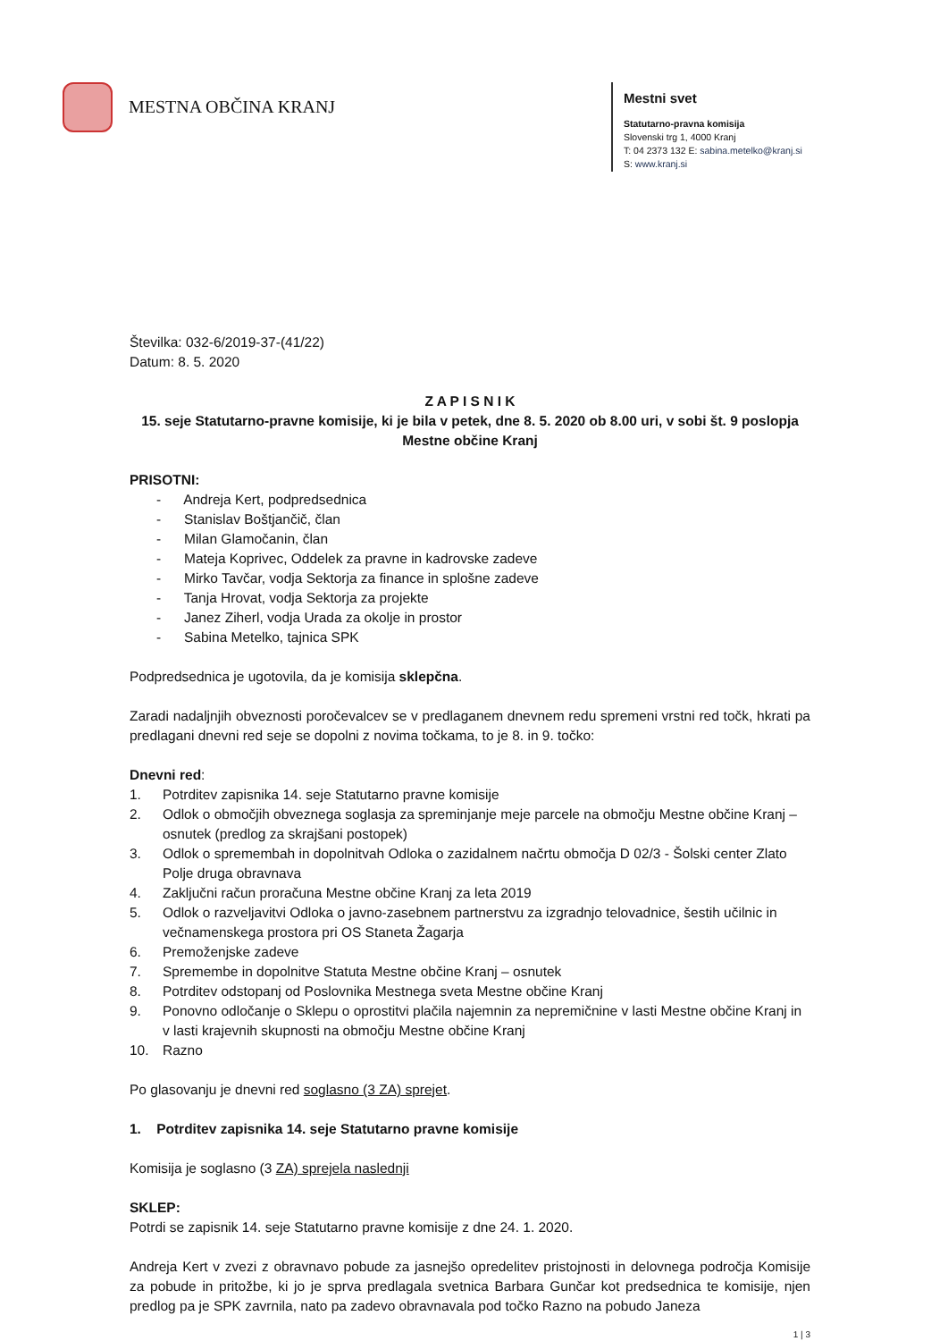MESTNA OBČINA KRANJ
Mestni svet
Statutarno-pravna komisija
Slovenski trg 1, 4000 Kranj
T: 04 2373 132 E: sabina.metelko@kranj.si
S: www.kranj.si
Številka: 032-6/2019-37-(41/22)
Datum: 8. 5. 2020
Z A P I S N I K
15. seje Statutarno-pravne komisije, ki je bila v petek, dne 8. 5. 2020 ob 8.00 uri, v sobi št. 9 poslopja Mestne občine Kranj
PRISOTNI:
- Andreja Kert, podpredsednica
- Stanislav Boštjančič, član
- Milan Glamočanin, član
- Mateja Koprivec, Oddelek za pravne in kadrovske zadeve
- Mirko Tavčar, vodja Sektorja za finance in splošne zadeve
- Tanja Hrovat, vodja Sektorja za projekte
- Janez Ziherl, vodja Urada za okolje in prostor
- Sabina Metelko, tajnica SPK
Podpredsednica je ugotovila, da je komisija sklepčna.
Zaradi nadaljnjih obveznosti poročevalcev se v predlaganem dnevnem redu spremeni vrstni red točk, hkrati pa predlagani dnevni red seje se dopolni z novima točkama, to je 8. in 9. točko:
Dnevni red:
1. Potrditev zapisnika 14. seje Statutarno pravne komisije
2. Odlok o območjih obveznega soglasja za spreminjanje meje parcele na območju Mestne občine Kranj – osnutek (predlog za skrajšani postopek)
3. Odlok o spremembah in dopolnitvah Odloka o zazidalnem načrtu območja D 02/3 - Šolski center Zlato Polje druga obravnava
4. Zaključni račun proračuna Mestne občine Kranj za leta 2019
5. Odlok o razveljavitvi Odloka o javno-zasebnem partnerstvu za izgradnjo telovadnice, šestih učilnic in večnamenskega prostora pri OS Staneta Žagarja
6. Premoženjske zadeve
7. Spremembe in dopolnitve Statuta Mestne občine Kranj – osnutek
8. Potrditev odstopanj od Poslovnika Mestnega sveta Mestne občine Kranj
9. Ponovno odločanje o Sklepu o oprostitvi plačila najemnin za nepremičnine v lasti Mestne občine Kranj in v lasti krajevnih skupnosti na območju Mestne občine Kranj
10. Razno
Po glasovanju je dnevni red soglasno (3 ZA) sprejet.
1. Potrditev zapisnika 14. seje Statutarno pravne komisije
Komisija je soglasno (3 ZA) sprejela naslednji
SKLEP:
Potrdi se zapisnik 14. seje Statutarno pravne komisije z dne 24. 1. 2020.
Andreja Kert v zvezi z obravnavo pobude za jasnejšo opredelitev pristojnosti in delovnega področja Komisije za pobude in pritožbe, ki jo je sprva predlagala svetnica Barbara Gunčar kot predsednica te komisije, njen predlog pa je SPK zavrnila, nato pa zadevo obravnavala pod točko Razno na pobudo Janeza
1 | 3